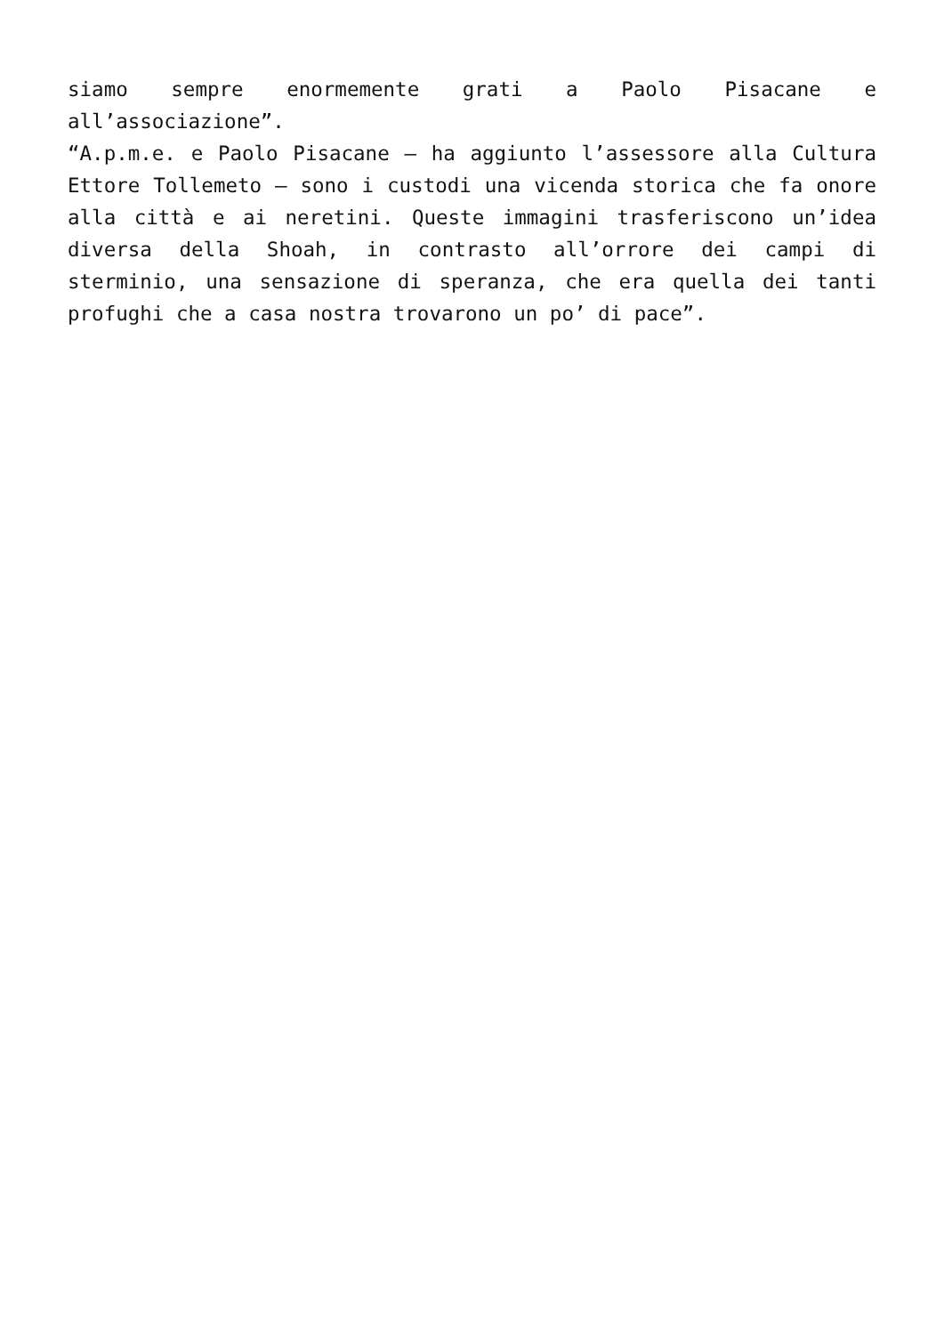siamo sempre enormemente grati a Paolo Pisacane e all’associazione”.
“A.p.m.e. e Paolo Pisacane – ha aggiunto l’assessore alla Cultura Ettore Tollemeto – sono i custodi una vicenda storica che fa onore alla città e ai neretini. Queste immagini trasferiscono un’idea diversa della Shoah, in contrasto all’orrore dei campi di sterminio, una sensazione di speranza, che era quella dei tanti profughi che a casa nostra trovarono un po’ di pace”.